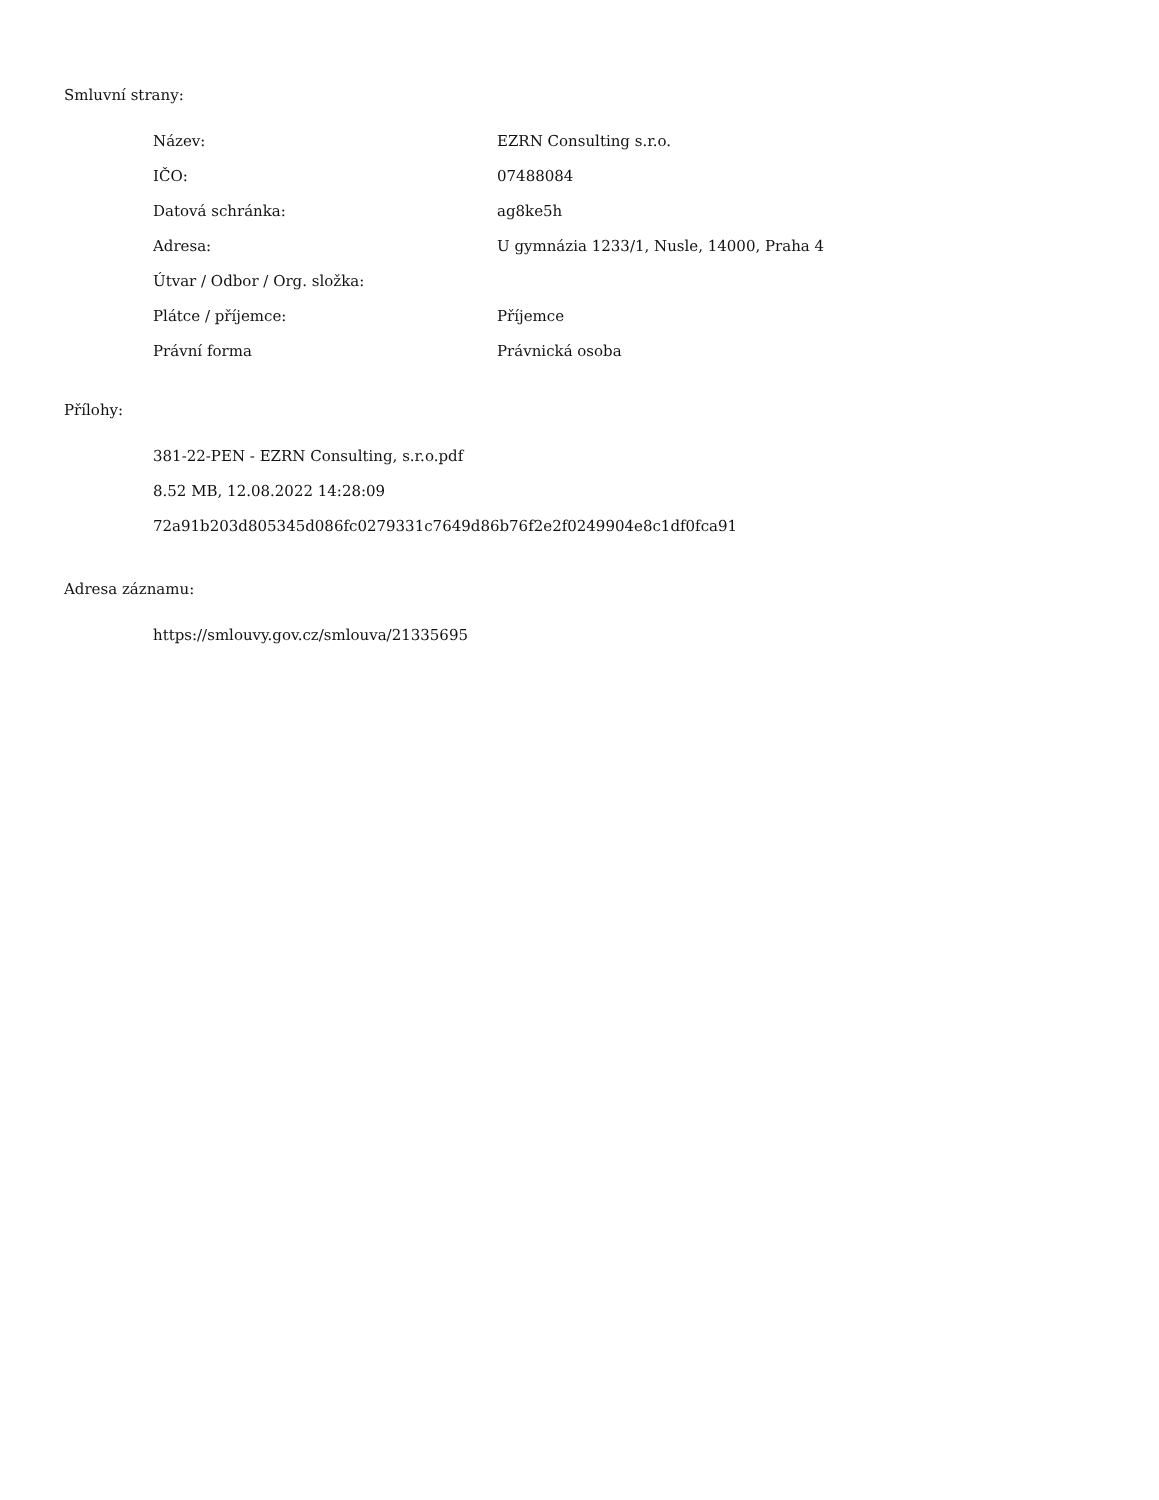Smluvní strany:
| Název: | EZRN Consulting s.r.o. |
| IČO: | 07488084 |
| Datová schránka: | ag8ke5h |
| Adresa: | U gymnázia 1233/1, Nusle, 14000, Praha 4 |
| Útvar / Odbor / Org. složka: | |
| Plátce / příjemce: | Příjemce |
| Právní forma | Právnická osoba |
Přílohy:
381-22-PEN - EZRN Consulting, s.r.o.pdf
8.52 MB, 12.08.2022 14:28:09
72a91b203d805345d086fc0279331c7649d86b76f2e2f0249904e8c1df0fca91
Adresa záznamu:
https://smlouvy.gov.cz/smlouva/21335695